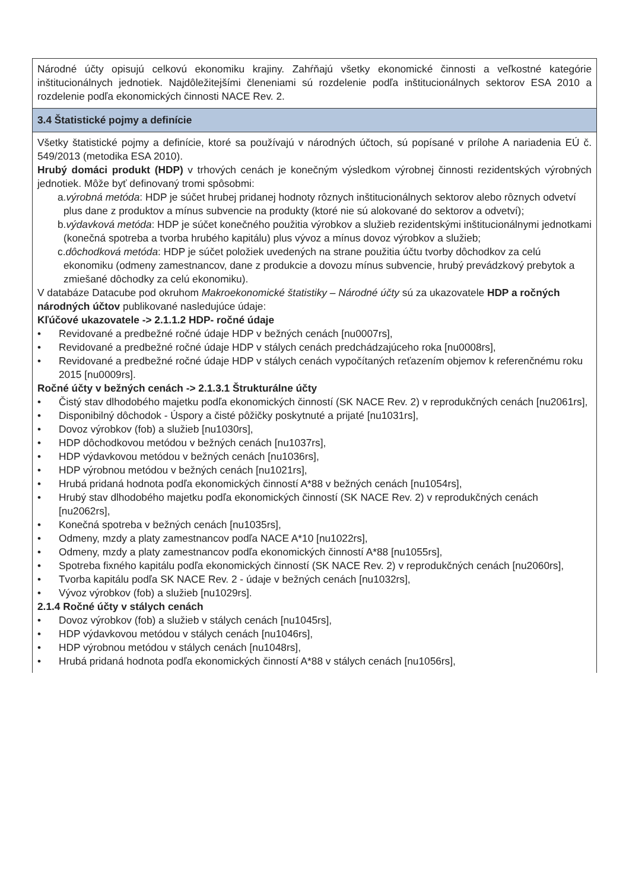| Národné účty opisujú celkovú ekonomiku krajiny. Zahŕňajú všetky ekonomické činnosti a veľkostné kategórie inštitucionálnych jednotiek. Najdôležitejšími členeniami sú rozdelenie podľa inštitucionálnych sektorov ESA 2010 a rozdelenie podľa ekonomických činnosti NACE Rev. 2. |
| 3.4 Štatistické pojmy a definície |
| Všetky štatistické pojmy a definície, ktoré sa používajú v národných účtoch, sú popísané v prílohe A nariadenia EÚ č. 549/2013 (metodika ESA 2010). Hrubý domáci produkt (HDP) v trhových cenách je konečným výsledkom výrobnej činnosti rezidentských výrobných jednotiek. Môže byť definovaný tromi spôsobmi: a. výrobná metóda : HDP je súčet hrubej pridanej hodnoty rôznych inštitucionálnych sektorov alebo rôznych odvetví plus dane z produktov a mínus subvencie na produkty (ktoré nie sú alokované do sektorov a odvetví); b. výdavková metóda : HDP je súčet konečného použitia výrobkov a služieb rezidentskými inštitucionálnymi jednotkami (konečná spotreba a tvorba hrubého kapitálu) plus vývoz a mínus dovoz výrobkov a služieb; c. dôchodková metóda : HDP je súčet položiek uvedených na strane použitia účtu tvorby dôchodkov za celú ekonomiku (odmeny zamestnancov, dane z produkcie a dovozu mínus subvencie, hrubý prevádzkový prebytok a zmiešané dôchodky za celú ekonomiku). V databáze Datacube pod okruhom Makroekonomické štatistiky – Národné účty sú za ukazovatele HDP a ročných národných účtov publikované nasledujúce údaje: Kľúčové ukazovatele -> 2.1.1.2 HDP- ročné údaje • Revidované a predbežné ročné údaje HDP v bežných cenách [nu0007rs], • Revidované a predbežné ročné údaje HDP v stálych cenách predchádzajúceho roka [nu0008rs], • Revidované a predbežné ročné údaje HDP v stálych cenách vypočítaných reťazením objemov k referenčnému roku 2015 [nu0009rs]. Ročné účty v bežných cenách -> 2.1.3.1 Štrukturálne účty • Čistý stav dlhodobého majetku podľa ekonomických činností (SK NACE Rev. 2) v reprodukčných cenách [nu2061rs], • Disponibilný dôchodok - Úspory a čisté pôžičky poskytnuté a prijaté [nu1031rs], • Dovoz výrobkov (fob) a služieb [nu1030rs], • HDP dôchodkovou metódou v bežných cenách [nu1037rs], • HDP výdavkovou metódou v bežných cenách [nu1036rs], • HDP výrobnou metódou v bežných cenách [nu1021rs], • Hrubá pridaná hodnota podľa ekonomických činností A*88 v bežných cenách [nu1054rs], • Hrubý stav dlhodobého majetku podľa ekonomických činností (SK NACE Rev. 2) v reprodukčných cenách [nu2062rs], • Konečná spotreba v bežných cenách [nu1035rs], • Odmeny, mzdy a platy zamestnancov podľa NACE A*10 [nu1022rs], • Odmeny, mzdy a platy zamestnancov podľa ekonomických činností A*88 [nu1055rs], • Spotreba fixného kapitálu podľa ekonomických činností (SK NACE Rev. 2) v reprodukčných cenách [nu2060rs], • Tvorba kapitálu podľa SK NACE Rev. 2 - údaje v bežných cenách [nu1032rs], • Vývoz výrobkov (fob) a služieb [nu1029rs]. 2.1.4 Ročné účty v stálych cenách • Dovoz výrobkov (fob) a služieb v stálych cenách [nu1045rs], • HDP výdavkovou metódou v stálych cenách [nu1046rs], • HDP výrobnou metódou v stálych cenách [nu1048rs], • Hrubá pridaná hodnota podľa ekonomických činností A*88 v stálych cenách [nu1056rs], |